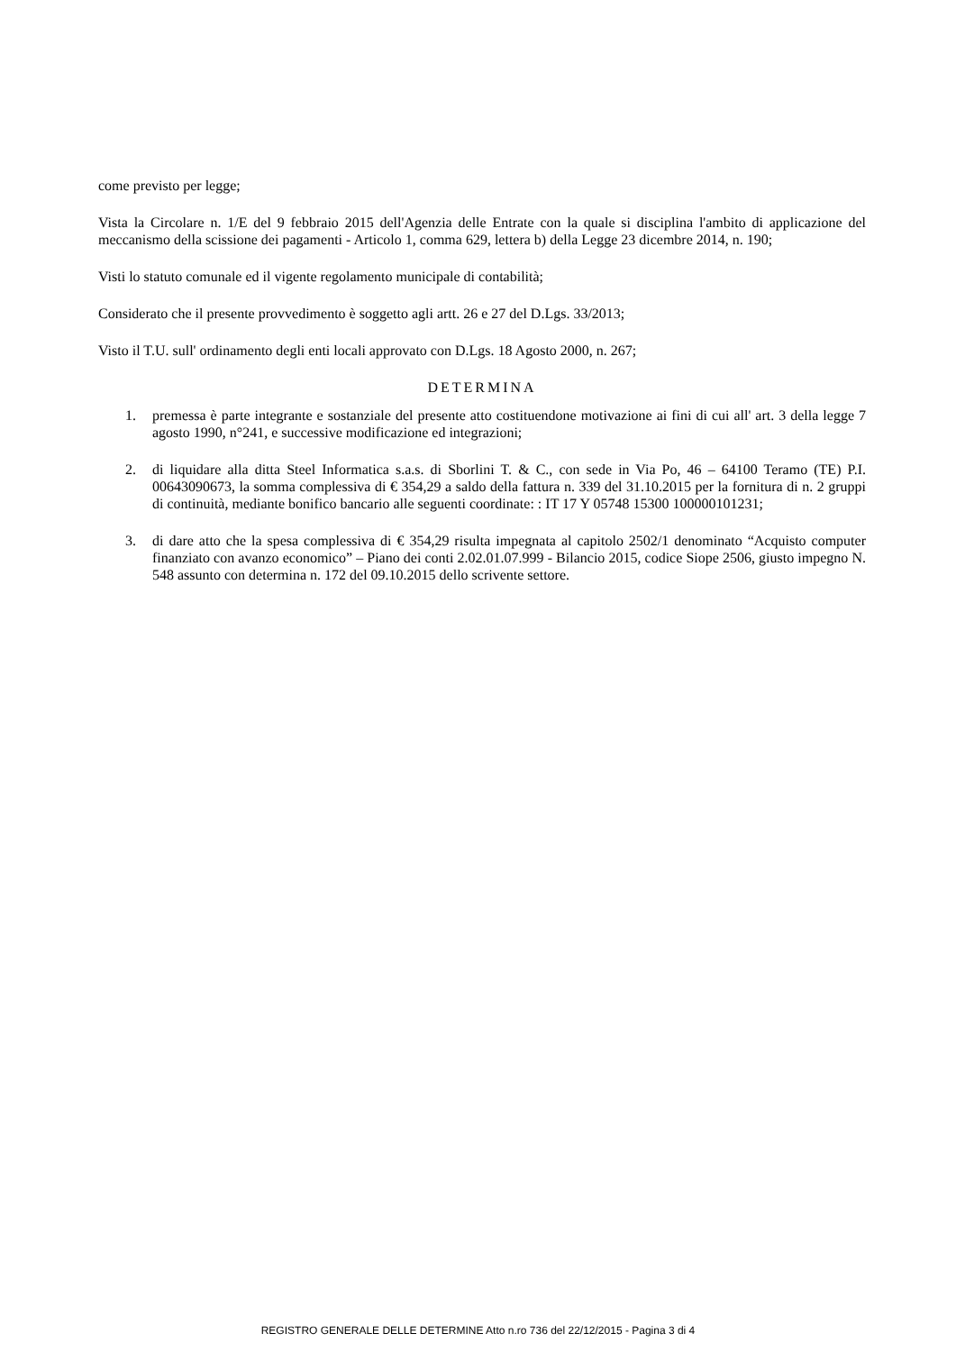come previsto per legge;
Vista la Circolare n. 1/E del 9 febbraio 2015 dell'Agenzia delle Entrate con la quale si disciplina l'ambito di applicazione del meccanismo della scissione dei pagamenti - Articolo 1, comma 629, lettera b) della Legge 23 dicembre 2014, n. 190;
Visti lo statuto comunale ed il vigente regolamento municipale di contabilità;
Considerato che il presente provvedimento è soggetto agli artt. 26 e 27 del D.Lgs. 33/2013;
Visto il T.U. sull' ordinamento degli enti locali approvato con D.Lgs. 18 Agosto 2000, n. 267;
DETERMINA
1. premessa è parte integrante e sostanziale del presente atto costituendone motivazione ai fini di cui all' art. 3 della legge 7 agosto 1990, n°241, e successive modificazione ed integrazioni;
2. di liquidare alla ditta Steel Informatica s.a.s. di Sborlini T. & C., con sede in Via Po, 46 – 64100 Teramo (TE) P.I. 00643090673, la somma complessiva di € 354,29 a saldo della fattura n. 339 del 31.10.2015 per la fornitura di n. 2 gruppi di continuità, mediante bonifico bancario alle seguenti coordinate: : IT 17 Y 05748 15300 100000101231;
3. di dare atto che la spesa complessiva di € 354,29 risulta impegnata al capitolo 2502/1 denominato “Acquisto computer finanziato con avanzo economico” – Piano dei conti 2.02.01.07.999 - Bilancio 2015, codice Siope 2506, giusto impegno N. 548 assunto con determina n. 172 del 09.10.2015 dello scrivente settore.
REGISTRO GENERALE DELLE DETERMINE Atto n.ro 736 del 22/12/2015 - Pagina 3 di 4